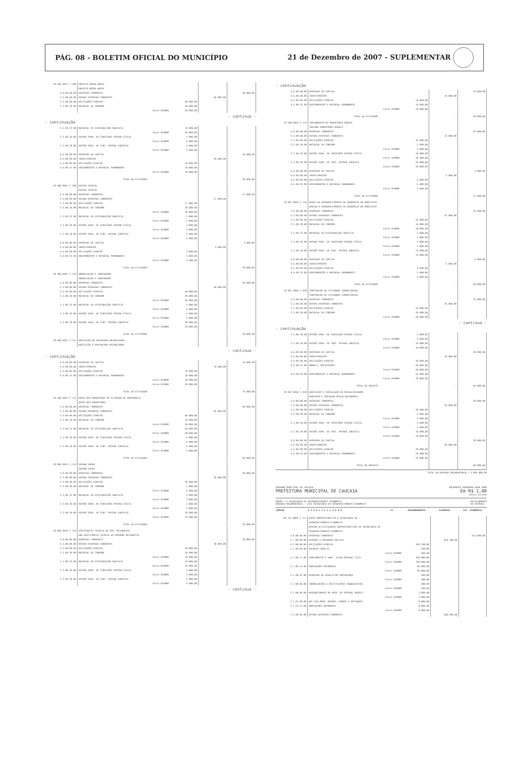PÁG. 08 - BOLETIM OFICIAL DO MUNICÍPIO 21 de Dezembro de 2007 - SUPLEMENTAR
| 20 606 0051 2 108 | PROJETO NOSSA HORTA | | | | |
| | PROJETO NOSSA HORTA | | | | |
| 3.0.00.00.00 | DESPESAS CORRENTES | | | | 40.000,00 |
| 3.3.00.00.00 | OUTRAS DESPESAS CORRENTES | | | 40.000,00 | |
| 3.3.90.00.00 | APLICAÇÕES DIRETAS | | 40.000,00 | | |
| 3.3.90.30.00 | MATERIAL DE CONSUMO | | 20.000,00 | | |
| | | Fonte 010000 | 20.000,00 | | |
- continua -
- continuação
| 3.3.90.32.00 | MATERIAL DE DISTRIBUIÇÃO GRATUITA | | 10.000,00 | | |
| | | Fonte 010000 | 10.000,00 | | |
| 3.3.90.36.00 | OUTROS SERV. DE TERCEIROS PESSOA FÍSICA | | 5.000,00 | | |
| | | Fonte 010000 | 5.000,00 | | |
| 3.3.90.39.00 | OUTROS SERV. DE TERC. PESSOA JURÍDICA | | 5.000,00 | | |
| | | Fonte 010000 | 5.000,00 | | |
| 4.0.00.00.00 | DESPESAS DE CAPITAL | | | | 10.000,00 |
| 4.4.00.00.00 | INVESTIMENTOS | | | 10.000,00 | |
| 4.4.90.00.00 | APLICAÇÕES DIRETAS | | 10.000,00 | | |
| 4.4.90.52.00 | EQUIPAMENTOS E MATERIAL PERMANENTE | | 10.000,00 | | |
| | | Fonte 010000 | 10.000,00 | | |
| | TOTAL DA ATIVIDADE | | - | - | 50.000,00 |
| 20 606 0051 2 109 | DEFESA VEGETAL | | | | |
| | DEFESA VEGETAL | | | | |
| 3.0.00.00.00 | DESPESAS CORRENTES | | | | 27.000,00 |
| 3.3.00.00.00 | OUTRAS DESPESAS CORRENTES | | | 27.000,00 | |
| 3.3.90.00.00 | APLICAÇÕES DIRETAS | | 27.000,00 | | |
| 3.3.90.30.00 | MATERIAL DE CONSUMO | | 20.000,00 | | |
| | | Fonte 010000 | 20.000,00 | | |
| 3.3.90.32.00 | MATERIAL DE DISTRIBUIÇÃO GRATUITA | | 2.000,00 | | |
| | | Fonte 010000 | 2.000,00 | | |
| 3.3.90.36.00 | OUTROS SERV. DE TERCEIROS PESSOA FÍSICA | | 3.000,00 | | |
| | | Fonte 010000 | 3.000,00 | | |
| 3.3.90.39.00 | OUTROS SERV. DE TERC. PESSOA JURÍDICA | | 2.000,00 | | |
| | | Fonte 010000 | 2.000,00 | | |
| 4.0.00.00.00 | DESPESAS DE CAPITAL | | | | 3.000,00 |
| 4.4.00.00.00 | INVESTIMENTOS | | | 3.000,00 | |
| 4.4.90.00.00 | APLICAÇÕES DIRETAS | | 3.000,00 | | |
| 4.4.90.52.00 | EQUIPAMENTOS E MATERIAL PERMANENTE | | 3.000,00 | | |
| | | Fonte 010000 | 3.000,00 | | |
| | TOTAL DA ATIVIDADE | | - | - | 30.000,00 |
| 20 606 0051 2 110 | ARBORIZAÇÃO E JARDINAGEM | | | | |
| | ARBORIZAÇÃO E JARDINAGEM | | | | |
| 3.0.00.00.00 | DESPESAS CORRENTES | | | | 50.000,00 |
| 3.3.00.00.00 | OUTRAS DESPESAS CORRENTES | | | 50.000,00 | |
| 3.3.90.00.00 | APLICAÇÕES DIRETAS | | 50.000,00 | | |
| 3.3.90.30.00 | MATERIAL DE CONSUMO | | 20.000,00 | | |
| | | Fonte 010000 | 20.000,00 | | |
| 3.3.90.32.00 | MATERIAL DE DISTRIBUIÇÃO GRATUITA | | 5.000,00 | | |
| | | Fonte 010000 | 5.000,00 | | |
| 3.3.90.36.00 | OUTROS SERV. DE TERCEIROS PESSOA FÍSICA | | 5.000,00 | | |
| | | Fonte 010000 | 5.000,00 | | |
| 3.3.90.39.00 | OUTROS SERV. DE TERC. PESSOA JURÍDICA | | 20.000,00 | | |
| | | Fonte 010000 | 20.000,00 | | |
| | TOTAL DA ATIVIDADE | | - | - | 50.000,00 |
| 20 606 0051 2 111 | AQUISIÇÃO DE PATRULHAS MECANIZADAS | | | | |
| | AQUISIÇÃO D EPATRULHAS MECANIZADAS | | | | |
- continua -
- continuação
| 4.0.00.00.00 | DESPESAS DE CAPITAL | | | | 70.000,00 |
| 4.4.00.00.00 | INVESTIMENTOS | | | 70.000,00 | |
| 4.4.90.00.00 | APLICAÇÕES DIRETAS | | 70.000,00 | | |
| 4.4.90.52.00 | EQUIPAMENTOS E MATERIAL PERMANENTE | | 70.000,00 | | |
| | | Fonte 010000 | 50.000,00 | | |
| | | Fonte 010900 | 20.000,00 | | |
| | TOTAL DA ATIVIDADE | | - | - | 70.000,00 |
| 20 606 0051 2 112 | APOIO AOS PRODUTORES EM SITUAÇÃO DE EMERGÊNCIA | | | | |
| | APOIO AOS PRODUTORES | | | | |
| 3.0.00.00.00 | DESPESAS CORRENTES | | | | 60.000,00 |
| 3.3.00.00.00 | OUTRAS DESPESAS CORRENTES | | | 60.000,00 | |
| 3.3.90.00.00 | APLICAÇÕES DIRETAS | | 60.000,00 | | |
| 3.3.90.30.00 | MATERIAL DE CONSUMO | | 10.000,00 | | |
| | | Fonte 010000 | 10.000,00 | | |
| 3.3.90.32.00 | MATERIAL DE DISTRIBUIÇÃO GRATUITA | | 40.000,00 | | |
| | | Fonte 010000 | 40.000,00 | | |
| 3.3.90.36.00 | OUTROS SERV. DE TERCEIROS PESSOA FÍSICA | | 5.000,00 | | |
| | | Fonte 010000 | 5.000,00 | | |
| 3.3.90.39.00 | OUTROS SERV. DE TERC. PESSOA JURÍDICA | | 5.000,00 | | |
| | | Fonte 010000 | 5.000,00 | | |
| | TOTAL DA ATIVIDADE | | - | - | 60.000,00 |
| 20 606 0051 2 113 | SEGUNA SAFRA | | | | |
| | SEGUNO SAFRA | | | | |
| 3.0.00.00.00 | DESPESAS CORRENTES | | | | 20.000,00 |
| 3.3.00.00.00 | OUTRAS DESPESAS CORRENTES | | | 20.000,00 | |
| 3.3.90.00.00 | APLICAÇÕES DIRETAS | | 20.000,00 | | |
| 3.3.90.30.00 | MATERIAL DE CONSUMO | | 5.000,00 | | |
| | | Fonte 010000 | 5.000,00 | | |
| 3.3.90.32.00 | MATERIAL DE DISTRIBUIÇÃO GRATUITA | | 3.000,00 | | |
| | | Fonte 010000 | 3.000,00 | | |
| 3.3.90.36.00 | OUTROS SERV. DE TERCEIROS PESSOA FÍSICA | | 2.000,00 | | |
| | | Fonte 010000 | 2.000,00 | | |
| 3.3.90.39.00 | OUTROS SERV. DE TERC. PESSOA JURÍDICA | | 10.000,00 | | |
| | | Fonte 010000 | 10.000,00 | | |
| | TOTAL DA ATIVIDADE | | - | - | 20.000,00 |
| 20 606 0052 2 114 | ASSISTENCIA TÉCNICA AO PEQ. PECUARISTA | | | | |
| | DAR ASSISTÊNCIA TÉCNICA AO PEQUENO PECUARISTA | | | | |
| 3.0.00.00.00 | DESPESAS CORRENTES | | | | 30.000,00 |
| 3.3.00.00.00 | OUTRAS DESPESAS CORRENTES | | | 30.000,00 | |
| 3.3.90.00.00 | APLICAÇÕES DIRETAS | | 30.000,00 | | |
| 3.3.90.30.00 | MATERIAL DE CONSUMO | | 10.000,00 | | |
| | | Fonte 010000 | 10.000,00 | | |
| 3.3.90.32.00 | MATERIAL DE DISTRIBUIÇÃO GRATUITA | | 10.000,00 | | |
| | | Fonte 010000 | 10.000,00 | | |
| 3.3.90.36.00 | OUTROS SERV. DE TERCEIROS PESSOA FÍSICA | | 5.000,00 | | |
| | | Fonte 010000 | 5.000,00 | | |
| 3.3.90.39.00 | OUTROS SERV. DE TERC. PESSOA JURÍDICA | | 5.000,00 | | |
| | | Fonte 010000 | 5.000,00 | | |
- continua -
- continuação
| 4.0.00.00.00 | DESPESAS DE CAPITAL | | | | 10.000,00 |
| 4.4.00.00.00 | INVESTIMENTOS | | | 10.000,00 | |
| 4.4.90.00.00 | APLICAÇÕES DIRETAS | | 10.000,00 | | |
| 4.4.90.52.00 | EQUIPAMENTOS E MATERIAL PERMANENTE | | 10.000,00 | | |
| | | Fonte 010000 | 10.000,00 | | |
| | TOTAL DA ATIVIDADE | | - | - | 40.000,00 |
| 20 606 0054 2 115 | TREINAMENTO DE PRODUTORES RURAIS | | | | |
| | TREINAR PRODUTORES RURAIS | | | | |
| 3.0.00.00.00 | DESPESAS CORRENTES | | | | 32.000,00 |
| 3.3.00.00.00 | OUTRAS DESPESAS CORRENTES | | | 32.000,00 | |
| 3.3.90.00.00 | APLICAÇÕES DIRETAS | | 32.000,00 | | |
| 3.3.90.30.00 | MATERIAL DE CONSUMO | | 2.000,00 | | |
| | | Fonte 010000 | 2.000,00 | | |
| 3.3.90.36.00 | OUTROS SERV. DE TERCEIROS PESSOA FÍSICA | | 10.000,00 | | |
| | | Fonte 010000 | 10.000,00 | | |
| 3.3.90.39.00 | OUTROS SERV. DE TERC. PESSOA JURÍDICA | | 20.000,00 | | |
| | | Fonte 010000 | 20.000,00 | | |
| 4.0.00.00.00 | DESPESAS DE CAPITAL | | | | 5.000,00 |
| 4.4.00.00.00 | INVESTIMENTOS | | | 5.000,00 | |
| 4.4.90.00.00 | APLICAÇÕES DIRETAS | | 5.000,00 | | |
| 4.4.90.52.00 | EQUIPAMENTOS E MATERIAL PERMANENTE | | 5.000,00 | | |
| | | Fonte 010000 | 5.000,00 | | |
| | TOTAL DA ATIVIDADE | | - | - | 37.000,00 |
| 20 607 0055 2 116 | APOIO AO DESENVOLVIMENTO DE AGROPOLOS NO MUNICIPIO | | | | |
| | APOIAR O DESENVOLVIMENTO DE AGROPOLOS NO MUNICIPIO | | | | |
| 3.0.00.00.00 | DESPESAS CORRENTES | | | | 35.000,00 |
| 3.3.00.00.00 | OUTRAS DESPESAS CORRENTES | | | 35.000,00 | |
| 3.3.90.00.00 | APLICAÇÕES DIRETAS | | 35.000,00 | | |
| 3.3.90.30.00 | MATERIAL DE CONSUMO | | 10.000,00 | | |
| | | Fonte 010000 | 10.000,00 | | |
| 3.3.90.32.00 | MATERIAL DE DISTRIBUIÇÃO GRATUITA | | 5.000,00 | | |
| | | Fonte 010000 | 5.000,00 | | |
| 3.3.90.36.00 | OUTROS SERV. DE TERCEIROS PESSOA FÍSICA | | 5.000,00 | | |
| | | Fonte 010000 | 5.000,00 | | |
| 3.3.90.39.00 | OUTROS SERV. DE TERC. PESSOA JURÍDICA | | 15.000,00 | | |
| | | Fonte 010000 | 15.000,00 | | |
| 4.0.00.00.00 | DESPESAS DE CAPITAL | | | | 5.000,00 |
| 4.4.00.00.00 | INVESTIMENTOS | | | 5.000,00 | |
| 4.4.90.00.00 | APLICAÇÕES DIRETAS | | 5.000,00 | | |
| 4.4.90.52.00 | EQUIPAMENTOS E MATERIAL PERMANENTE | | 5.000,00 | | |
| | | Fonte 010000 | 5.000,00 | | |
| | TOTAL DA ATIVIDADE | | - | - | 40.000,00 |
| 20 607 0056 1 038 | CONSTRUÇÃO DE CISTERNAS COMUNITÁRIAS | | | | |
| | CONSTRUÇÃO DE CISTERNAS COMUNITÁRIAS | | | | |
| 3.0.00.00.00 | DESPESAS CORRENTES | | | | 35.000,00 |
| 3.3.00.00.00 | OUTRAS DESPESAS CORRENTES | | | 35.000,00 | |
| 3.3.90.00.00 | APLICAÇÕES DIRETAS | | 35.000,00 | | |
| 3.3.90.30.00 | MATERIAL DE CONSUMO | | 20.000,00 | | |
| | | Fonte 010000 | 20.000,00 | | |
- continua -
- continuação
| 3.3.90.36.00 | OUTROS SERV. DE TERCEIROS PESSOA FÍSICA | | 5.000,00 | | |
| | | Fonte 010000 | 5.000,00 | | |
| 3.3.90.39.00 | OUTROS SERV. DE TERC. PESSOA JURÍDICA | | 10.000,00 | | |
| | | Fonte 010000 | 10.000,00 | | |
| 4.0.00.00.00 | DESPESAS DE CAPITAL | | | | 30.000,00 |
| 4.4.00.00.00 | INVESTIMENTOS | | | 30.000,00 | |
| 4.4.90.00.00 | APLICAÇÕES DIRETAS | | 30.000,00 | | |
| 4.4.90.51.00 | OBRAS E INSTALAÇÕES | | 20.000,00 | | |
| | | Fonte 010000 | 20.000,00 | | |
| 4.4.90.52.00 | EQUIPAMENTOS E MATERIAL PERMANENTE | | 10.000,00 | | |
| | | Fonte 010000 | 10.000,00 | | |
| | TOTAL DO PROJETO | | - | - | 65.000,00 |
| 20 607 0056 1 039 | AQUISIÇÃO E INSTALAÇÃO DE DESSALINIZADOR | | | | |
| | ADQUIRIR E INSTALAR DESSALINIZADORES | | | | |
| 3.0.00.00.00 | DESPESAS CORRENTES | | | | 20.000,00 |
| 3.3.00.00.00 | OUTRAS DESPESAS CORRENTES | | | 20.000,00 | |
| 3.3.90.00.00 | APLICAÇÕES DIRETAS | | 20.000,00 | | |
| 3.3.90.30.00 | MATERIAL DE CONSUMO | | 5.000,00 | | |
| | | Fonte 010000 | 5.000,00 | | |
| 3.3.90.36.00 | OUTROS SERV. DE TERCEIROS PESSOA FÍSICA | | 5.000,00 | | |
| | | Fonte 010000 | 5.000,00 | | |
| 3.3.90.39.00 | OUTROS SERV. DE TERC. PESSOA JURÍDICA | | 10.000,00 | | |
| | | Fonte 010000 | 10.000,00 | | |
| 4.0.00.00.00 | DESPESAS DE CAPITAL | | | | 20.000,00 |
| 4.4.00.00.00 | INVESTIMENTOS | | | 20.000,00 | |
| 4.4.90.00.00 | APLICAÇÕES DIRETAS | | 20.000,00 | | |
| 4.4.90.52.00 | EQUIPAMENTOS E MATERIAL PERMANENTE | | 20.000,00 | | |
| | | Fonte 010000 | 20.000,00 | | |
| | TOTAL DO PROJETO | | - | - | 40.000,00 |
TOTAL DA UNIDADE ORÇAMENTÁRIA | 3.094.900,00
GOVERNO MUNICIPAL DE CAUCAIA
PREFEITURA MUNICIPAL DE CAUCAIA
ORÇAMENTO PROGRAMA PARA 2008
Em R$ 1,00
Anexo sistema
ÓRGÃO: 11 SECRETARIA DE DESENVOLVIMENTO ECONÔMICO
UNIDADE ORÇAMENTÁRIA : 1101 SECRETARIA DE DESENVOLVIMENTO ECONÔMICO
DETALHAMENTO
DA DESPESA
| CÓDIGO | E S P E C I F I C A Ç Ã O | FT | DESDOBRAMENTO | ELEMENTO | CAT. ECONÔMICA |
| --- | --- | --- | --- | --- | --- |
| 04 122 0062 2 117 | APOIO ADMINISTRATIVO A SECRETARIA DE | | | | |
| | DESENVOLVIMENTO ECONÔMICO | | | | |
| | APOIAR AS ATIVIDADES ADMINISTRATIVAS DA SECRETARIA DE | | | | |
| | DESENVOLVIMENTO ECONÔMICO | | | | |
| 3.0.00.00.00 | DESPESAS CORRENTES | | | | 614.900,00 |
| 3.1.00.00.00 | PESSOAL E ENCARGOS SOCIAIS | | | 426.700,00 | |
| 3.1.90.00.00 | APLICAÇÕES DIRETAS | | 418.700,00 | | |
| 3.1.90.09.00 | SALARIO FAMÍLIA | | 200,00 | | |
| | | Fonte 010000 | 200,00 | | |
| 3.1.90.11.00 | VENCIMENTOS E VANT. FIXAS PESSOAL CIVIL | | 350.000,00 | | |
| | | Fonte 010000 | 350.000,00 | | |
| 3.1.90.13.00 | OBRIGAÇÕES PATRONAIS | | 65.000,00 | | |
| | | Fonte 010000 | 65.000,00 | | |
| 3.1.90.92.00 | DESPESAS DE EXERCÍCIOS ANTERIORES | | 200,00 | | |
| | | Fonte 010000 | 200,00 | | |
| 3.1.90.94.00 | INDENIZAÇÕES E RESTITUIÇÕES TRABALHISTAS | | 300,00 | | |
| | | Fonte 010000 | 300,00 | | |
| 3.1.90.96.00 | RESSARCIMENTO DE DESP. DE PESSOAL REQUIS | | 3.000,00 | | |
| | | Fonte 010000 | 3.000,00 | | |
| 3.1.91.00.00 | APL.DIR.OPER. ORGÃOS, FUNDOS E ENTIDADES | | 8.000,00 | | |
| 3.1.91.13.00 | OBRIGAÇÕES PATRONAIS | | 8.000,00 | | |
| | | Fonte 010000 | 8.000,00 | | |
| 3.3.00.00.00 | OUTRAS DESPESAS CORRENTES | | | 188.200,00 | |